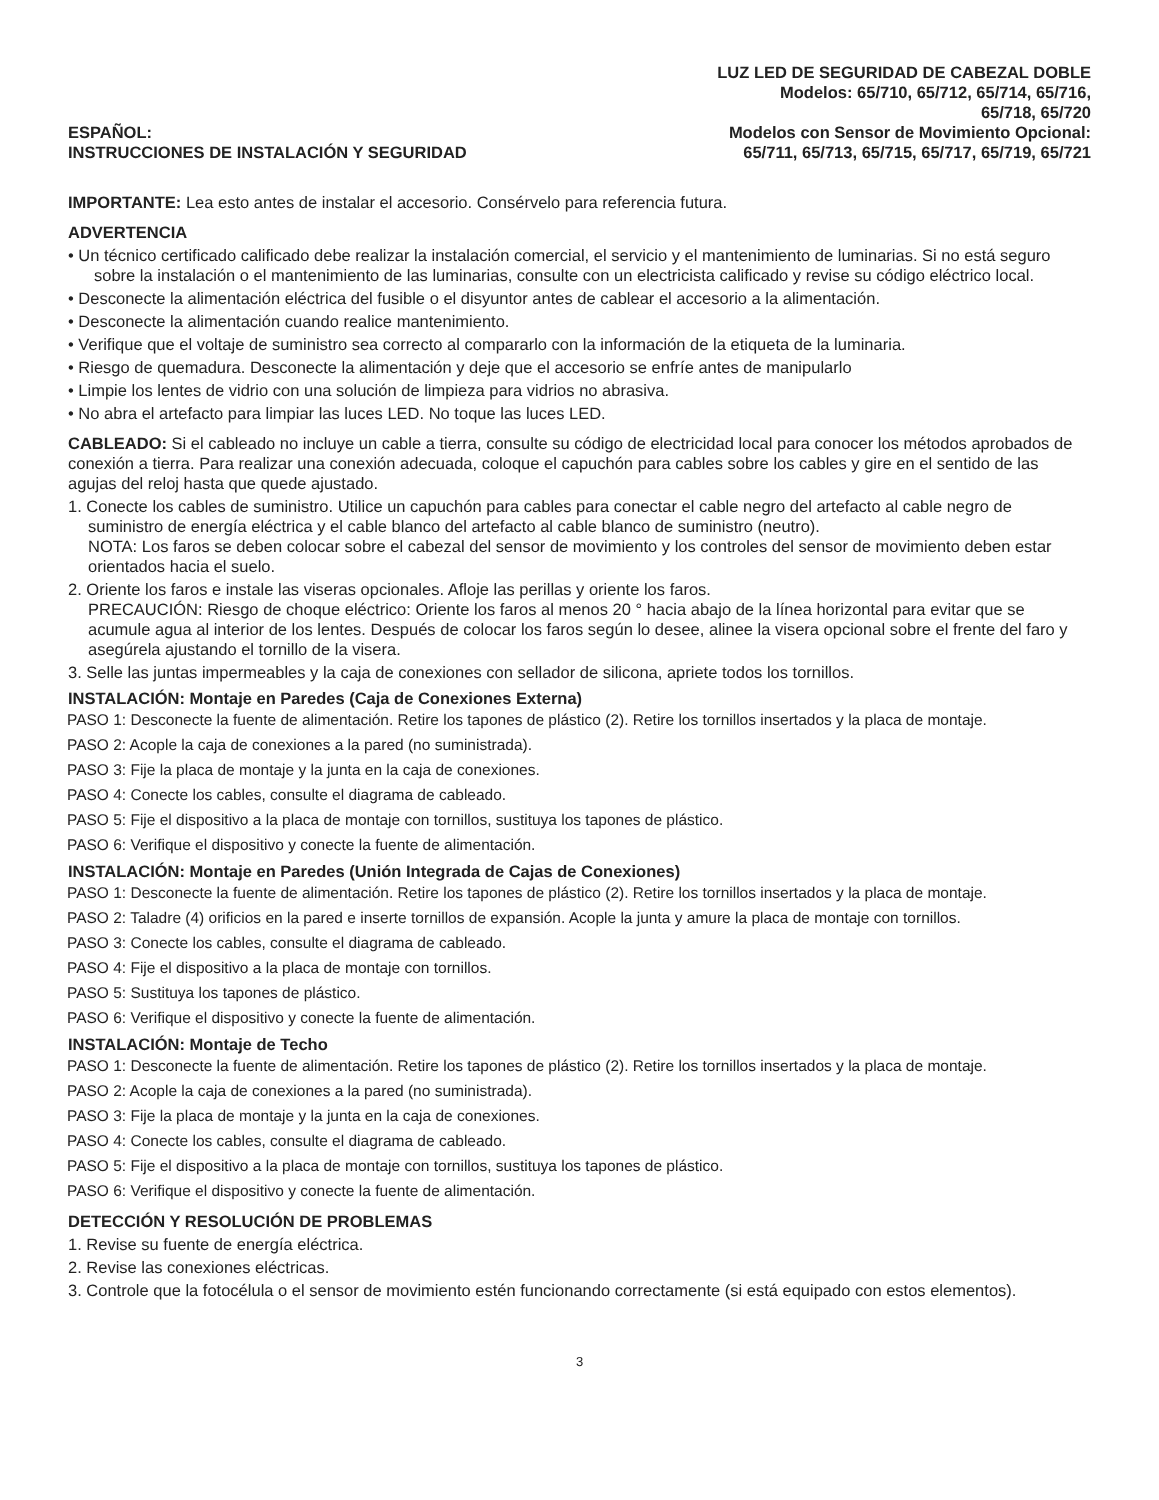ESPAÑOL:
INSTRUCCIONES DE INSTALACIÓN Y SEGURIDAD
LUZ LED DE SEGURIDAD DE CABEZAL DOBLE
Modelos: 65/710, 65/712, 65/714, 65/716,
65/718, 65/720
Modelos con Sensor de Movimiento Opcional:
65/711, 65/713, 65/715, 65/717, 65/719, 65/721
IMPORTANTE: Lea esto antes de instalar el accesorio. Consérvelo para referencia futura.
ADVERTENCIA
• Un técnico certificado calificado debe realizar la instalación comercial, el servicio y el mantenimiento de luminarias. Si no está seguro sobre la instalación o el mantenimiento de las luminarias, consulte con un electricista calificado y revise su código eléctrico local.
• Desconecte la alimentación eléctrica del fusible o el disyuntor antes de cablear el accesorio a la alimentación.
• Desconecte la alimentación cuando realice mantenimiento.
• Verifique que el voltaje de suministro sea correcto al compararlo con la información de la etiqueta de la luminaria.
• Riesgo de quemadura. Desconecte la alimentación y deje que el accesorio se enfríe antes de manipularlo
• Limpie los lentes de vidrio con una solución de limpieza para vidrios no abrasiva.
• No abra el artefacto para limpiar las luces LED. No toque las luces LED.
CABLEADO: Si el cableado no incluye un cable a tierra, consulte su código de electricidad local para conocer los métodos aprobados de conexión a tierra. Para realizar una conexión adecuada, coloque el capuchón para cables sobre los cables y gire en el sentido de las agujas del reloj hasta que quede ajustado.
1. Conecte los cables de suministro. Utilice un capuchón para cables para conectar el cable negro del artefacto al cable negro de suministro de energía eléctrica y el cable blanco del artefacto al cable blanco de suministro (neutro).
NOTA: Los faros se deben colocar sobre el cabezal del sensor de movimiento y los controles del sensor de movimiento deben estar orientados hacia el suelo.
2. Oriente los faros e instale las viseras opcionales. Afloje las perillas y oriente los faros.
PRECAUCIÓN: Riesgo de choque eléctrico: Oriente los faros al menos 20 ° hacia abajo de la línea horizontal para evitar que se acumule agua al interior de los lentes. Después de colocar los faros según lo desee, alinee la visera opcional sobre el frente del faro y asegúrela ajustando el tornillo de la visera.
3. Selle las juntas impermeables y la caja de conexiones con sellador de silicona, apriete todos los tornillos.
INSTALACIÓN: Montaje en Paredes (Caja de Conexiones Externa)
PASO 1: Desconecte la fuente de alimentación. Retire los tapones de plástico (2). Retire los tornillos insertados y la placa de montaje.
PASO 2: Acople la caja de conexiones a la pared (no suministrada).
PASO 3: Fije la placa de montaje y la junta en la caja de conexiones.
PASO 4: Conecte los cables, consulte el diagrama de cableado.
PASO 5: Fije el dispositivo a la placa de montaje con tornillos, sustituya los tapones de plástico.
PASO 6: Verifique el dispositivo y conecte la fuente de alimentación.
INSTALACIÓN: Montaje en Paredes (Unión Integrada de Cajas de Conexiones)
PASO 1: Desconecte la fuente de alimentación. Retire los tapones de plástico (2). Retire los tornillos insertados y la placa de montaje.
PASO 2: Taladre (4) orificios en la pared e inserte tornillos de expansión. Acople la junta y amure la placa de montaje con tornillos.
PASO 3: Conecte los cables, consulte el diagrama de cableado.
PASO 4: Fije el dispositivo a la placa de montaje con tornillos.
PASO 5: Sustituya los tapones de plástico.
PASO 6: Verifique el dispositivo y conecte la fuente de alimentación.
INSTALACIÓN: Montaje de Techo
PASO 1: Desconecte la fuente de alimentación. Retire los tapones de plástico (2). Retire los tornillos insertados y la placa de montaje.
PASO 2: Acople la caja de conexiones a la pared (no suministrada).
PASO 3: Fije la placa de montaje y la junta en la caja de conexiones.
PASO 4: Conecte los cables, consulte el diagrama de cableado.
PASO 5: Fije el dispositivo a la placa de montaje con tornillos, sustituya los tapones de plástico.
PASO 6: Verifique el dispositivo y conecte la fuente de alimentación.
DETECCIÓN Y RESOLUCIÓN DE PROBLEMAS
1. Revise su fuente de energía eléctrica.
2. Revise las conexiones eléctricas.
3. Controle que la fotocélula o el sensor de movimiento estén funcionando correctamente (si está equipado con estos elementos).
3